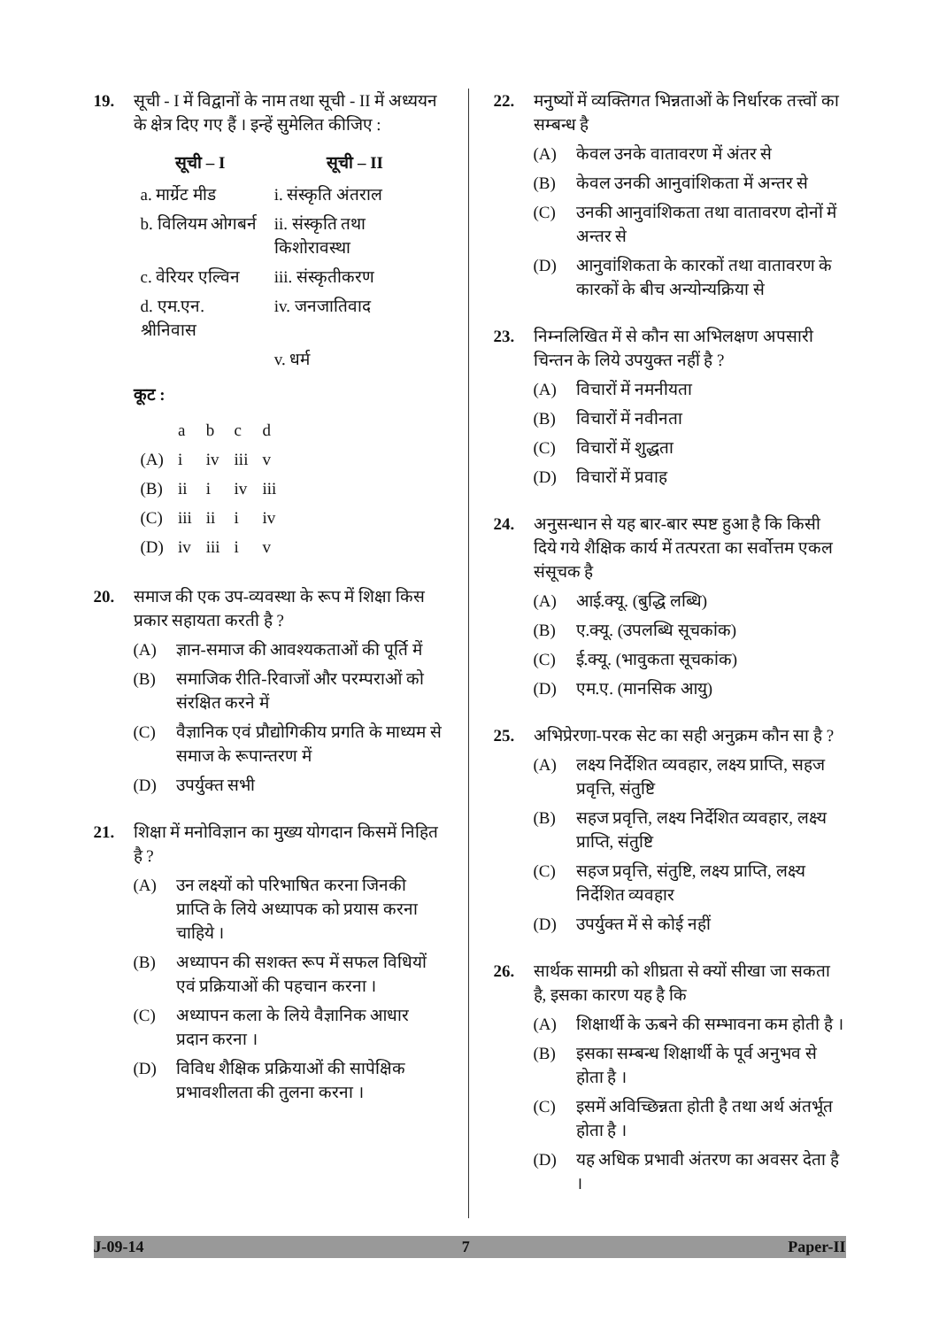19. सूची - I में विद्वानों के नाम तथा सूची - II में अध्ययन के क्षेत्र दिए गए हैं । इन्हें सुमेलित कीजिए :
| सूची – I | सूची – II |
| --- | --- |
| a. मार्ग्रेट मीड | i. संस्कृति अंतराल |
| b. विलियम ओगबर्न | ii. संस्कृति तथा किशोरावस्था |
| c. वेरियर एल्विन | iii. संस्कृतीकरण |
| d. एम.एन. श्रीनिवास | iv. जनजातिवाद |
| | v. धर्म |
कूट :
| | a | b | c | d |
| (A) | i | iv | iii | v |
| (B) | ii | i | iv | iii |
| (C) | iii | ii | i | iv |
| (D) | iv | iii | i | v |
20. समाज की एक उप-व्यवस्था के रूप में शिक्षा किस प्रकार सहायता करती है ?
(A) ज्ञान-समाज की आवश्यकताओं की पूर्ति में
(B) समाजिक रीति-रिवाजों और परम्पराओं को संरक्षित करने में
(C) वैज्ञानिक एवं प्रौद्योगिकीय प्रगति के माध्यम से समाज के रूपान्तरण में
(D) उपर्युक्त सभी
21. शिक्षा में मनोविज्ञान का मुख्य योगदान किसमें निहित है ?
(A) उन लक्ष्यों को परिभाषित करना जिनकी प्राप्ति के लिये अध्यापक को प्रयास करना चाहिये ।
(B) अध्यापन की सशक्त रूप में सफल विधियों एवं प्रक्रियाओं की पहचान करना ।
(C) अध्यापन कला के लिये वैज्ञानिक आधार प्रदान करना ।
(D) विविध शैक्षिक प्रक्रियाओं की सापेक्षिक प्रभावशीलता की तुलना करना ।
22. मनुष्यों में व्यक्तिगत भिन्नताओं के निर्धारक तत्त्वों का सम्बन्ध है
(A) केवल उनके वातावरण में अंतर से
(B) केवल उनकी आनुवांशिकता में अन्तर से
(C) उनकी आनुवांशिकता तथा वातावरण दोनों में अन्तर से
(D) आनुवांशिकता के कारकों तथा वातावरण के कारकों के बीच अन्योन्यक्रिया से
23. निम्नलिखित में से कौन सा अभिलक्षण अपसारी चिन्तन के लिये उपयुक्त नहीं है ?
(A) विचारों में नमनीयता
(B) विचारों में नवीनता
(C) विचारों में शुद्धता
(D) विचारों में प्रवाह
24. अनुसन्धान से यह बार-बार स्पष्ट हुआ है कि किसी दिये गये शैक्षिक कार्य में तत्परता का सर्वोत्तम एकल संसूचक है
(A) आई.क्यू. (बुद्धि लब्धि)
(B) ए.क्यू. (उपलब्धि सूचकांक)
(C) ई.क्यू. (भावुकता सूचकांक)
(D) एम.ए. (मानसिक आयु)
25. अभिप्रेरणा-परक सेट का सही अनुक्रम कौन सा है ?
(A) लक्ष्य निर्देशित व्यवहार, लक्ष्य प्राप्ति, सहज प्रवृत्ति, संतुष्टि
(B) सहज प्रवृत्ति, लक्ष्य निर्देशित व्यवहार, लक्ष्य प्राप्ति, संतुष्टि
(C) सहज प्रवृत्ति, संतुष्टि, लक्ष्य प्राप्ति, लक्ष्य निर्देशित व्यवहार
(D) उपर्युक्त में से कोई नहीं
26. सार्थक सामग्री को शीघ्रता से क्यों सीखा जा सकता है, इसका कारण यह है कि
(A) शिक्षार्थी के ऊबने की सम्भावना कम होती है ।
(B) इसका सम्बन्ध शिक्षार्थी के पूर्व अनुभव से होता है ।
(C) इसमें अविच्छिन्नता होती है तथा अर्थ अंतर्भूत होता है ।
(D) यह अधिक प्रभावी अंतरण का अवसर देता है ।
J-09-14 7 Paper-II